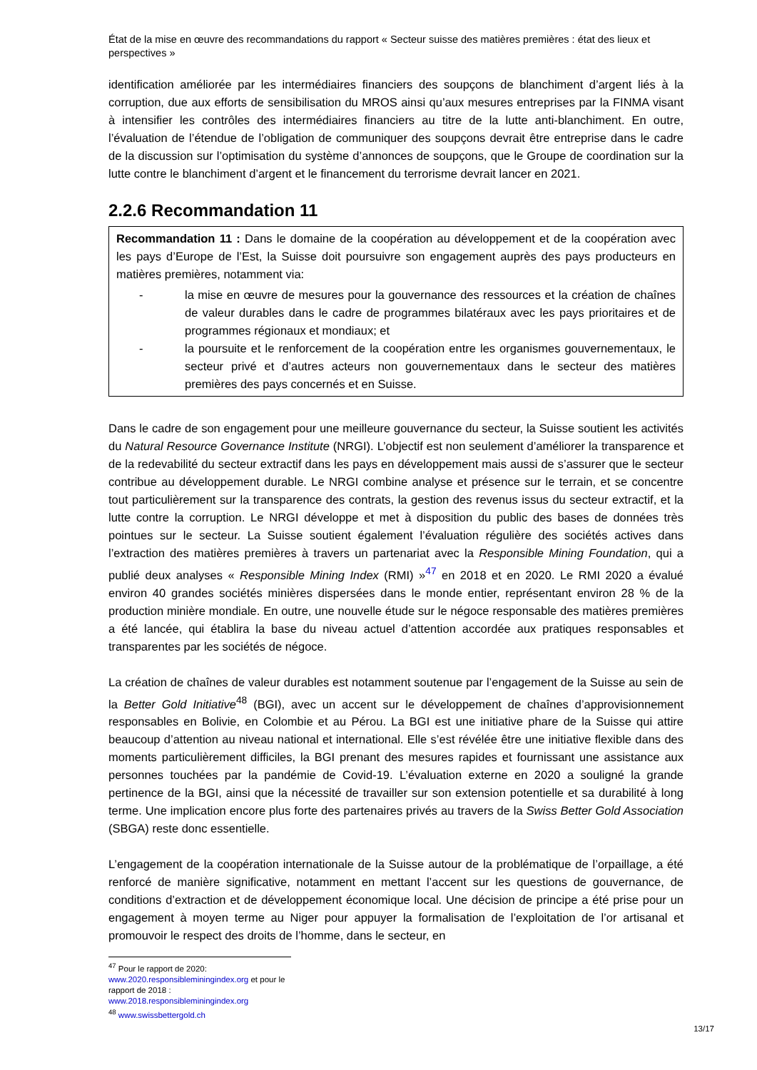État de la mise en œuvre des recommandations du rapport « Secteur suisse des matières premières : état des lieux et perspectives »
identification améliorée par les intermédiaires financiers des soupçons de blanchiment d’argent liés à la corruption, due aux efforts de sensibilisation du MROS ainsi qu’aux mesures entreprises par la FINMA visant à intensifier les contrôles des intermédiaires financiers au titre de la lutte anti-blanchiment. En outre, l’évaluation de l’étendue de l’obligation de communiquer des soupçons devrait être entreprise dans le cadre de la discussion sur l’optimisation du système d’annonces de soupçons, que le Groupe de coordination sur la lutte contre le blanchiment d’argent et le financement du terrorisme devrait lancer en 2021.
2.2.6 Recommandation 11
Recommandation 11 : Dans le domaine de la coopération au développement et de la coopération avec les pays d’Europe de l’Est, la Suisse doit poursuivre son engagement auprès des pays producteurs en matières premières, notamment via:
- la mise en œuvre de mesures pour la gouvernance des ressources et la création de chaînes de valeur durables dans le cadre de programmes bilatéraux avec les pays prioritaires et de programmes régionaux et mondiaux; et
- la poursuite et le renforcement de la coopération entre les organismes gouvernementaux, le secteur privé et d’autres acteurs non gouvernementaux dans le secteur des matières premières des pays concernés et en Suisse.
Dans le cadre de son engagement pour une meilleure gouvernance du secteur, la Suisse soutient les activités du Natural Resource Governance Institute (NRGI). L’objectif est non seulement d’améliorer la transparence et de la redevabilité du secteur extractif dans les pays en développement mais aussi de s’assurer que le secteur contribue au développement durable. Le NRGI combine analyse et présence sur le terrain, et se concentre tout particulièrement sur la transparence des contrats, la gestion des revenus issus du secteur extractif, et la lutte contre la corruption. Le NRGI développe et met à disposition du public des bases de données très pointues sur le secteur. La Suisse soutient également l’évaluation régulière des sociétés actives dans l’extraction des matières premières à travers un partenariat avec la Responsible Mining Foundation, qui a publié deux analyses « Responsible Mining Index (RMI) »<sup>47</sup> en 2018 et en 2020. Le RMI 2020 a évalué environ 40 grandes sociétés minières dispersées dans le monde entier, représentant environ 28 % de la production minière mondiale. En outre, une nouvelle étude sur le négoce responsable des matières premières a été lancée, qui établira la base du niveau actuel d’attention accordée aux pratiques responsables et transparentes par les sociétés de négoce.
La création de chaînes de valeur durables est notamment soutenue par l’engagement de la Suisse au sein de la Better Gold Initiative<sup>48</sup> (BGI), avec un accent sur le développement de chaînes d’approvisionnement responsables en Bolivie, en Colombie et au Pérou. La BGI est une initiative phare de la Suisse qui attire beaucoup d’attention au niveau national et international. Elle s’est révélée être une initiative flexible dans des moments particulièrement difficiles, la BGI prenant des mesures rapides et fournissant une assistance aux personnes touchées par la pandémie de Covid-19. L’évaluation externe en 2020 a souligné la grande pertinence de la BGI, ainsi que la nécessité de travailler sur son extension potentielle et sa durabilité à long terme. Une implication encore plus forte des partenaires privés au travers de la Swiss Better Gold Association (SBGA) reste donc essentielle.
L’engagement de la coopération internationale de la Suisse autour de la problématique de l’orpaillage, a été renforcé de manière significative, notamment en mettant l’accent sur les questions de gouvernance, de conditions d’extraction et de développement économique local. Une décision de principe a été prise pour un engagement à moyen terme au Niger pour appuyer la formalisation de l’exploitation de l’or artisanal et promouvoir le respect des droits de l’homme, dans le secteur, en
<sup>47</sup> Pour le rapport de 2020: www.2020.responsibleminingindex.org et pour le rapport de 2018 : www.2018.responsibleminingindex.org
<sup>48</sup> www.swissbettergold.ch
13/17